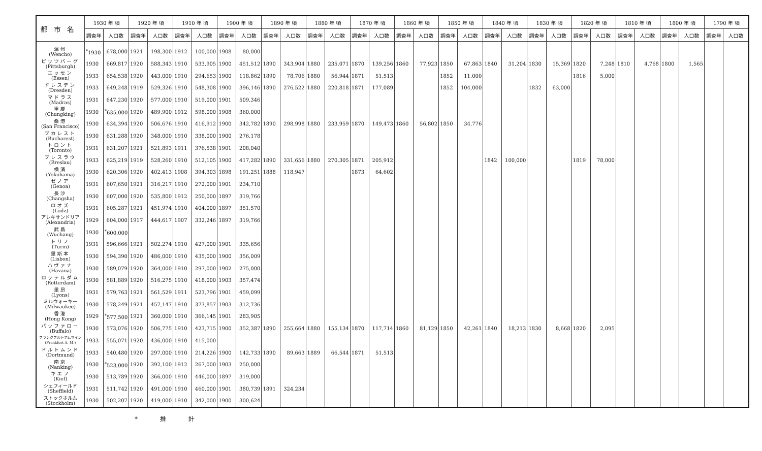| 都市名 | 1930 年 頃 | | 1920 年 頃 | | 1910 年 頃 | | 1900 年 頃 | | 1890 年 頃 | | 1880 年 頃 | | 1870 年 頃 | | 1860 年 頃 | | 1850 年 頃 | | 1840 年 頃 | | 1830 年 頃 | | 1820 年 頃 | | 1810 年 頃 | | 1800 年 頃 | | 1790 年 頃 | |
| --- | --- | --- | --- | --- | --- | --- | --- | --- | --- | --- | --- | --- | --- | --- | --- | --- | --- | --- | --- | --- | --- | --- | --- | --- | --- | --- | --- | --- | --- | --- |
| | 調査年 | 人口数 | 調査年 | 人口数 | 調査年 | 人口数 | 調査年 | 人口数 | 調査年 | 人口数 | 調査年 | 人口数 | 調査年 | 人口数 | 調査年 | 人口数 | 調査年 | 人口数 | 調査年 | 人口数 | 調査年 | 人口数 | 調査年 | 人口数 | 調査年 | 人口数 | 調査年 | 人口数 | 調査年 | 人口数 |
| 温州 (Wencho) | <sup>*</sup> 1930 | 678,000 | 1921 | 198,300 | 1912 | 100,000 | 1908 | 80,000 | | | | | | | | | | | | | | | | | | | | | | |
| ピッツバーグ (Pittsburgh) | 1930 | 669,817 | 1920 | 588,343 | 1910 | 533,905 | 1900 | 451,512 | 1890 | 343,904 | 1880 | 235,071 | 1870 | 139,256 | 1860 | 77,923 | 1850 | 67,863 | 1840 | 31,204 | 1830 | 15,369 | 1820 | 7,248 | 1810 | 4,768 | 1800 | 1,565 | | |
| エッセン (Essen) | 1933 | 654,538 | 1920 | 443,000 | 1910 | 294,653 | 1900 | 118,862 | 1890 | 78,706 | 1880 | 56,944 | 1871 | 51,513 | | | 1852 | 11,000 | | | | | 1816 | 5,000 | | | | | | |
| ドレスデン (Dresden) | 1933 | 649,248 | 1919 | 529,326 | 1910 | 548,308 | 1900 | 396,146 | 1890 | 276,522 | 1880 | 220,818 | 1871 | 177,089 | | | 1852 | 104,000 | | | 1832 | 63,000 | | | | | | | | |
| マドラス (Madras) | 1931 | 647,230 | 1920 | 577,000 | 1910 | 519,000 | 1901 | 509,346 | | | | | | | | | | | | | | | | | | | | | | |
| 重慶 (Chungking) | 1930 | <sup>*</sup> 635,000 | 1920 | 489,900 | 1912 | 598,000 | 1908 | 360,000 | | | | | | | | | | | | | | | | | | | | | | |
| 桑港 (San Francisco) | 1930 | 634,394 | 1920 | 506,676 | 1910 | 416,912 | 1900 | 342,782 | 1890 | 298,998 | 1880 | 233,959 | 1870 | 149,473 | 1860 | 56,802 | 1850 | 34,776 | | | | | | | | | | | | |
| ブカレスト (Bucharest) | 1930 | 631,288 | 1920 | 348,000 | 1910 | 338,000 | 1900 | 276,178 | | | | | | | | | | | | | | | | | | | | | | |
| トロント (Toronto) | 1931 | 631,207 | 1921 | 521,893 | 1911 | 376,538 | 1901 | 208,040 | | | | | | | | | | | | | | | | | | | | | | |
| ブレスラウ (Breslau) | 1933 | 625,219 | 1919 | 528,260 | 1910 | 512,105 | 1900 | 417,282 | 1890 | 331,656 | 1880 | 270,305 | 1871 | 205,912 | | | | | 1842 | 100,000 | | | 1819 | 78,000 | | | | | | |
| 横濱 (Yokohama) | 1930 | 620,306 | 1920 | 402,413 | 1908 | 394,303 | 1898 | 191,251 | 1888 | 118,947 | | | 1873 | 64,602 | | | | | | | | | | | | | | | | |
| ゼノア (Genoa) | 1931 | 607,650 | 1921 | 316,217 | 1910 | 272,000 | 1901 | 234,710 | | | | | | | | | | | | | | | | | | | | | | |
| 長沙 (Changsha) | 1930 | 607,000 | 1920 | 535,800 | 1912 | 250,000 | 1897 | 319,766 | | | | | | | | | | | | | | | | | | | | | | |
| ロオズ (Lodz) | 1931 | 605,287 | 1921 | 451,974 | 1910 | 404,000 | 1897 | 351,570 | | | | | | | | | | | | | | | | | | | | | | |
| アレキサンドリア (Alexandria) | 1929 | 604,000 | 1917 | 444,617 | 1907 | 332,246 | 1897 | 319,766 | | | | | | | | | | | | | | | | | | | | | | |
| 武昌 (Wuchang) | 1930 | <sup>*</sup> 600,000 | | | | | | | | | | | | | | | | | | | | | | | | | | | | |
| トリノ (Turin) | 1931 | 596,666 | 1921 | 502,274 | 1910 | 427,000 | 1901 | 335,656 | | | | | | | | | | | | | | | | | | | | | | |
| 里斯本 (Lisbon) | 1930 | 594,390 | 1920 | 486,000 | 1910 | 435,000 | 1900 | 356,009 | | | | | | | | | | | | | | | | | | | | | | |
| ハヴァナ (Havana) | 1930 | 589,079 | 1920 | 364,000 | 1910 | 297,000 | 1902 | 275,000 | | | | | | | | | | | | | | | | | | | | | | |
| ロッテルダム (Rotterdam) | 1930 | 581,889 | 1920 | 516,275 | 1910 | 418,000 | 1903 | 357,474 | | | | | | | | | | | | | | | | | | | | | | |
| 里昂 (Lyons) | 1931 | 579,763 | 1921 | 561,529 | 1911 | 523,796 | 1901 | 459,099 | | | | | | | | | | | | | | | | | | | | | | |
| ミルウォーキー (Milwaukee) | 1930 | 578,249 | 1921 | 457,147 | 1910 | 373,857 | 1903 | 312,736 | | | | | | | | | | | | | | | | | | | | | | |
| 香港 (Hong Kong) | 1929 | <sup>*</sup> 577,500 | 1921 | 360,000 | 1910 | 366,145 | 1901 | 283,905 | | | | | | | | | | | | | | | | | | | | | | |
| バッファロー (Buffalo) | 1930 | 573,076 | 1920 | 506,775 | 1910 | 423,715 | 1900 | 352,387 | 1890 | 255,664 | 1880 | 155,134 | 1870 | 117,714 | 1860 | 81,129 | 1850 | 42,261 | 1840 | 18,213 | 1830 | 8,668 | 1820 | 2,095 | | | | | | |
| フランクフルトアムマイン (Frankfort A. M.) | 1933 | 555,071 | 1920 | 436,000 | 1910 | 415,000 | | | | | | | | | | | | | | | | | | | | | | | | |
| ドルトムンド (Dortmund) | 1933 | 540,480 | 1920 | 297,000 | 1910 | 214,226 | 1900 | 142,733 | 1890 | 89,663 | 1889 | 66,544 | 1871 | 51,513 | | | | | | | | | | | | | | | | |
| 南京 (Nanking) | 1930 | <sup>*</sup> 523,000 | 1920 | 392,100 | 1912 | 267,000 | 1903 | 250,000 | | | | | | | | | | | | | | | | | | | | | | |
| キエフ (Kief) | 1930 | 513,789 | 1920 | 366,000 | 1910 | 446,000 | 1897 | 319,000 | | | | | | | | | | | | | | | | | | | | | | |
| シェフィールド (Sheffield) | 1931 | 511,742 | 1920 | 491,000 | 1910 | 460,000 | 1901 | 380,739 | 1891 | 324,234 | | | | | | | | | | | | | | | | | | | | |
| ストックホルム (Stockholm) | 1930 | 502,207 | 1920 | 419,000 | 1910 | 342,000 | 1900 | 300,624 | | | | | | | | | | | | | | | | | | | | | | |
* 推 計